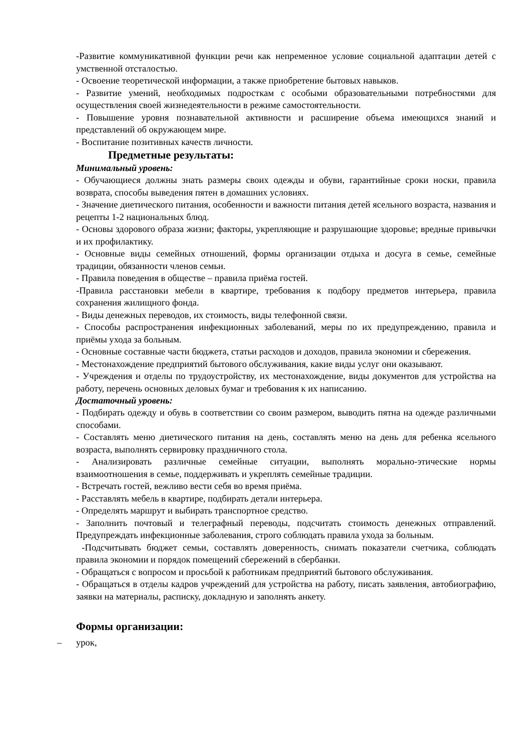-Развитие коммуникативной функции речи как непременное условие социальной адаптации детей с умственной отсталостью.
- Освоение теоретической информации, а также приобретение бытовых навыков.
- Развитие умений, необходимых подросткам с особыми образовательными потребностями для осуществления своей жизнедеятельности в режиме самостоятельности.
- Повышение уровня познавательной активности и расширение объема имеющихся знаний и представлений об окружающем мире.
- Воспитание позитивных качеств личности.
Предметные результаты:
Минимальный уровень:
- Обучающиеся должны знать размеры своих одежды и обуви, гарантийные сроки носки, правила возврата, способы выведения пятен в домашних условиях.
- Значение диетического питания, особенности и важности питания детей ясельного возраста, названия и рецепты 1-2 национальных блюд.
- Основы здорового образа жизни; факторы, укрепляющие и разрушающие здоровье; вредные привычки и их профилактику.
- Основные виды семейных отношений, формы организации отдыха и досуга в семье, семейные традиции, обязанности членов семьи.
- Правила поведения в обществе – правила приёма гостей.
-Правила расстановки мебели в квартире, требования к подбору предметов интерьера, правила сохранения жилищного фонда.
- Виды денежных переводов, их стоимость, виды телефонной связи.
- Способы распространения инфекционных заболеваний, меры по их предупреждению, правила и приёмы ухода за больным.
- Основные составные части бюджета, статьи расходов и доходов, правила экономии и сбережения.
- Местонахождение предприятий бытового обслуживания, какие виды услуг они оказывают.
- Учреждения и отделы по трудоустройству, их местонахождение, виды документов для устройства на работу, перечень основных деловых бумаг и требования к их написанию.
Достаточный уровень:
- Подбирать одежду и обувь в соответствии со своим размером, выводить пятна на одежде различными способами.
- Составлять меню диетического питания на день, составлять меню на день для ребенка ясельного возраста, выполнять сервировку праздничного стола.
- Анализировать различные семейные ситуации, выполнять морально-этические нормы взаимоотношения в семье, поддерживать и укреплять семейные традиции.
- Встречать гостей, вежливо вести себя во время приёма.
- Расставлять мебель в квартире, подбирать детали интерьера.
- Определять маршрут и выбирать транспортное средство.
- Заполнить почтовый и телеграфный переводы, подсчитать стоимость денежных отправлений. Предупреждать инфекционные заболевания, строго соблюдать правила ухода за больным.
-Подсчитывать бюджет семьи, составлять доверенность, снимать показатели счетчика, соблюдать правила экономии и порядок помещений сбережений в сбербанки.
- Обращаться с вопросом и просьбой к работникам предприятий бытового обслуживания.
- Обращаться в отделы кадров учреждений для устройства на работу, писать заявления, автобиографию, заявки на материалы, расписку, докладную и заполнять анкету.
Формы организации:
– урок,